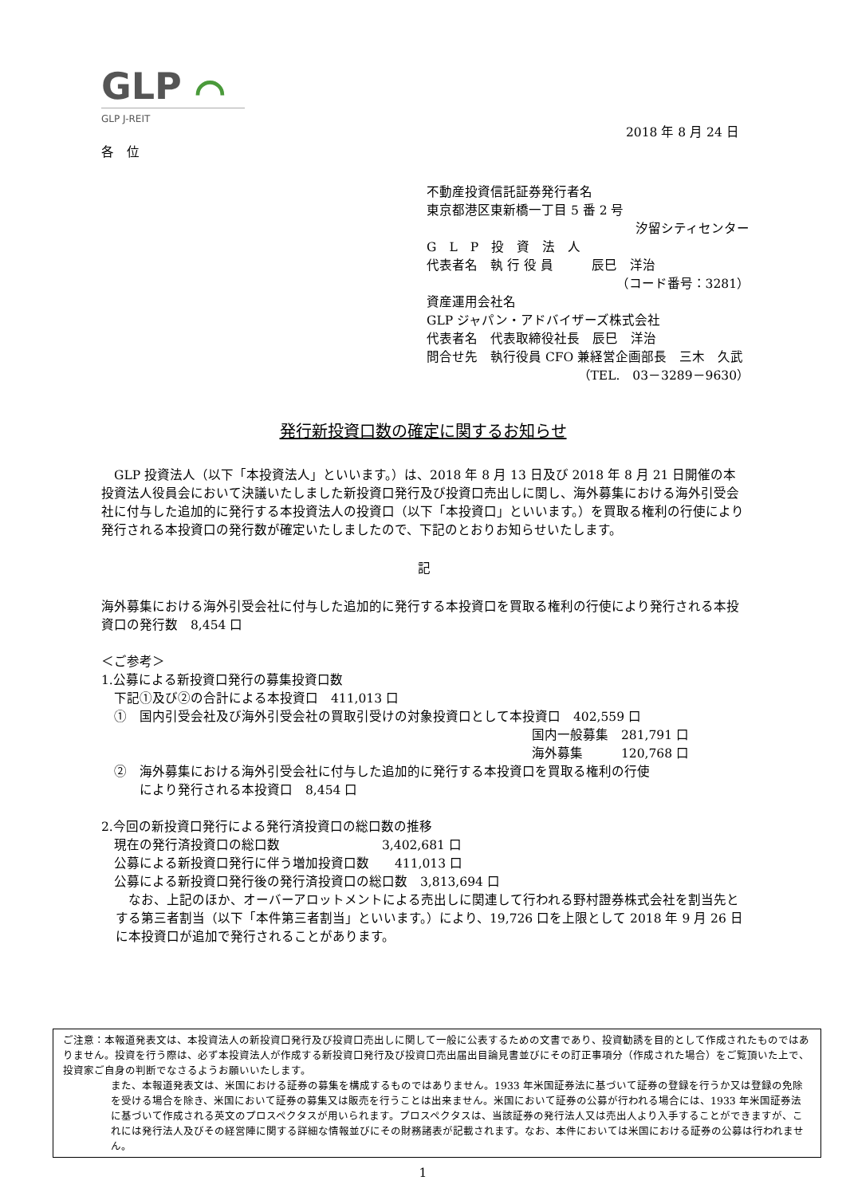GLP ⌒
GLP J-REIT
2018 年 8 月 24 日
各　位
不動産投資信託証券発行者名
東京都港区東新橋一丁目 5 番 2 号
汐留シティセンター
G　L　P　投　資　法　人
代表者名　執 行 役 員　　　辰巳　洋治
（コード番号：3281）
資産運用会社名
GLP ジャパン・アドバイザーズ株式会社
代表者名　代表取締役社長　辰巳　洋治
問合せ先　執行役員 CFO 兼経営企画部長　三木　久武
（TEL.　03－3289－9630）
発行新投資口数の確定に関するお知らせ
　GLP 投資法人（以下「本投資法人」といいます。）は、2018 年 8 月 13 日及び 2018 年 8 月 21 日開催の本投資法人役員会において決議いたしました新投資口発行及び投資口売出しに関し、海外募集における海外引受会社に付与した追加的に発行する本投資法人の投資口（以下「本投資口」といいます。）を買取る権利の行使により発行される本投資口の発行数が確定いたしましたので、下記のとおりお知らせいたします。
記
海外募集における海外引受会社に付与した追加的に発行する本投資口を買取る権利の行使により発行される本投資口の発行数　8,454 口
＜ご参考＞
1.公募による新投資口発行の募集投資口数
　下記①及び②の合計による本投資口　411,013 口
　①　国内引受会社及び海外引受会社の買取引受けの対象投資口として本投資口　402,559 口
国内一般募集　281,791 口
海外募集　　　120,768 口
　②　海外募集における海外引受会社に付与した追加的に発行する本投資口を買取る権利の行使
　　　により発行される本投資口　8,454 口
2.今回の新投資口発行による発行済投資口の総口数の推移
　現在の発行済投資口の総口数　　　　　　　　3,402,681 口
　公募による新投資口発行に伴う増加投資口数　　411,013 口
　公募による新投資口発行後の発行済投資口の総口数　3,813,694 口
　なお、上記のほか、オーバーアロットメントによる売出しに関連して行われる野村證券株式会社を割当先とする第三者割当（以下「本件第三者割当」といいます。）により、19,726 口を上限として 2018 年 9 月 26 日に本投資口が追加で発行されることがあります。
ご注意：本報道発表文は、本投資法人の新投資口発行及び投資口売出しに関して一般に公表するための文書であり、投資勧誘を目的として作成されたものではありません。投資を行う際は、必ず本投資法人が作成する新投資口発行及び投資口売出届出目論見書並びにその訂正事項分（作成された場合）をご覧頂いた上で、投資家ご自身の判断でなさるようお願いいたします。
また、本報道発表文は、米国における証券の募集を構成するものではありません。1933 年米国証券法に基づいて証券の登録を行うか又は登録の免除を受ける場合を除き、米国において証券の募集又は販売を行うことは出来ません。米国において証券の公募が行われる場合には、1933 年米国証券法に基づいて作成される英文のプロスペクタスが用いられます。プロスペクタスは、当該証券の発行法人又は売出人より入手することができますが、これには発行法人及びその経営陣に関する詳細な情報並びにその財務諸表が記載されます。なお、本件においては米国における証券の公募は行われません。
1